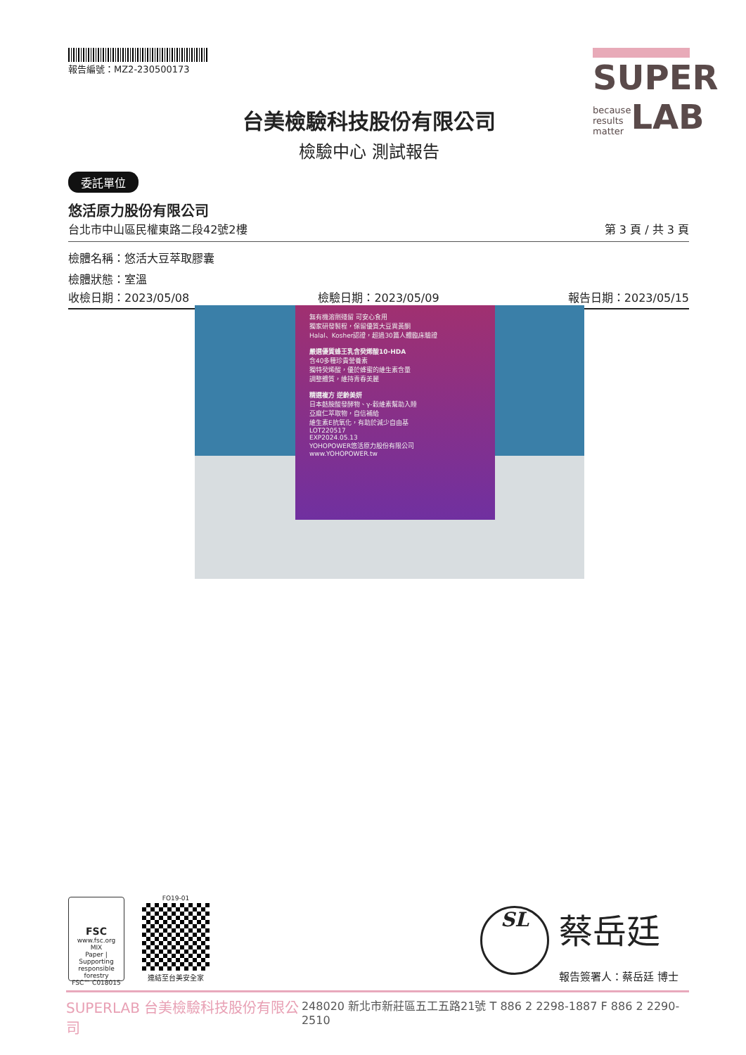報告編號：MZ2-230500173
SUPER
because
results
matter LAB
台美檢驗科技股份有限公司
檢驗中心 測試報告
委託單位
悠活原力股份有限公司
台北市中山區民權東路二段42號2樓 第 3 頁 / 共 3 頁
檢體名稱：悠活大豆萃取膠囊
檢體狀態：室溫
收檢日期：2023/05/08 檢驗日期：2023/05/09 報告日期：2023/05/15
無有機溶劑殘留 可安心食用
獨家研發製程，保留優質大豆異黃酮
Halal、Kosher認證，超過30篇人體臨床驗證
嚴選優質蜂王乳含癸烯酸10-HDA
含40多種珍貴營養素
獨特癸烯酸，優於蜂蜜的維生素含量
調整體質，維持青春美麗
精選複方 逆齡美妍
日本麩胺酸發酵物、γ-穀維素幫助入睡
亞麻仁萃取物，自信補給
維生素E抗氧化，有助於減少自由基
LOT220517
EXP2024.05.13
YOHOPOWER悠活原力股份有限公司
www.YOHOPOWER.tw
FSC
www.fsc.org
MIX
Paper | Supporting responsible forestry
FSC™ C018015
FO19-01
連結至台美安全家
SL 蔡岳廷
報告簽署人：蔡岳廷 博士
SUPERLAB 台美檢驗科技股份有限公司 248020 新北市新莊區五工五路21號 T 886 2 2298-1887 F 886 2 2290-2510